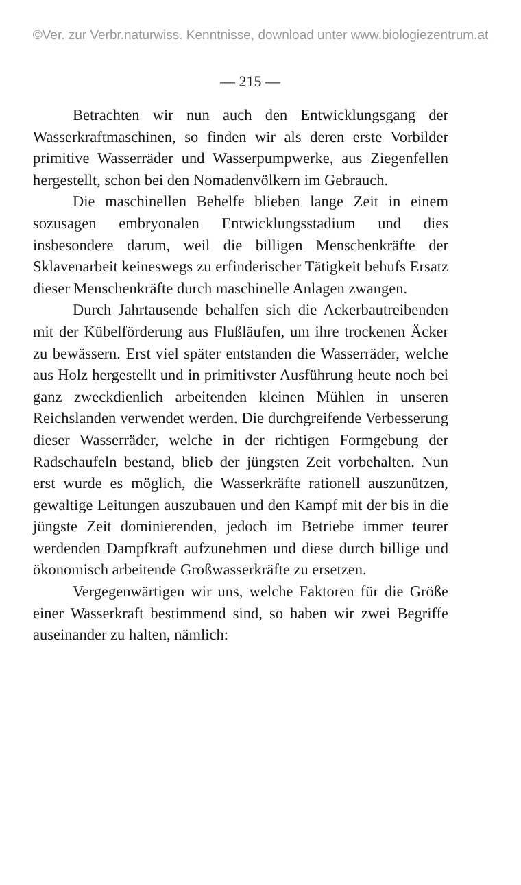©Ver. zur Verbr.naturwiss. Kenntnisse, download unter www.biologiezentrum.at
— 215 —
Betrachten wir nun auch den Entwicklungsgang der Wasserkraftmaschinen, so finden wir als deren erste Vorbilder primitive Wasserräder und Wasserpumpwerke, aus Ziegenfellen hergestellt, schon bei den Nomadenvölkern im Gebrauch.
Die maschinellen Behelfe blieben lange Zeit in einem sozusagen embryonalen Entwicklungsstadium und dies insbesondere darum, weil die billigen Menschenkräfte der Sklavenarbeit keineswegs zu erfinderischer Tätigkeit behufs Ersatz dieser Menschenkräfte durch maschinelle Anlagen zwangen.
Durch Jahrtausende behalfen sich die Ackerbautreibenden mit der Kübelförderung aus Flußläufen, um ihre trockenen Äcker zu bewässern. Erst viel später entstanden die Wasserräder, welche aus Holz hergestellt und in primitivster Ausführung heute noch bei ganz zweckdienlich arbeitenden kleinen Mühlen in unseren Reichslanden verwendet werden. Die durchgreifende Verbesserung dieser Wasserräder, welche in der richtigen Formgebung der Radschaufeln bestand, blieb der jüngsten Zeit vorbehalten. Nun erst wurde es möglich, die Wasserkräfte rationell auszunützen, gewaltige Leitungen auszubauen und den Kampf mit der bis in die jüngste Zeit dominierenden, jedoch im Betriebe immer teurer werdenden Dampfkraft aufzunehmen und diese durch billige und ökonomisch arbeitende Großwasserkräfte zu ersetzen.
Vergegenwärtigen wir uns, welche Faktoren für die Größe einer Wasserkraft bestimmend sind, so haben wir zwei Begriffe auseinander zu halten, nämlich: